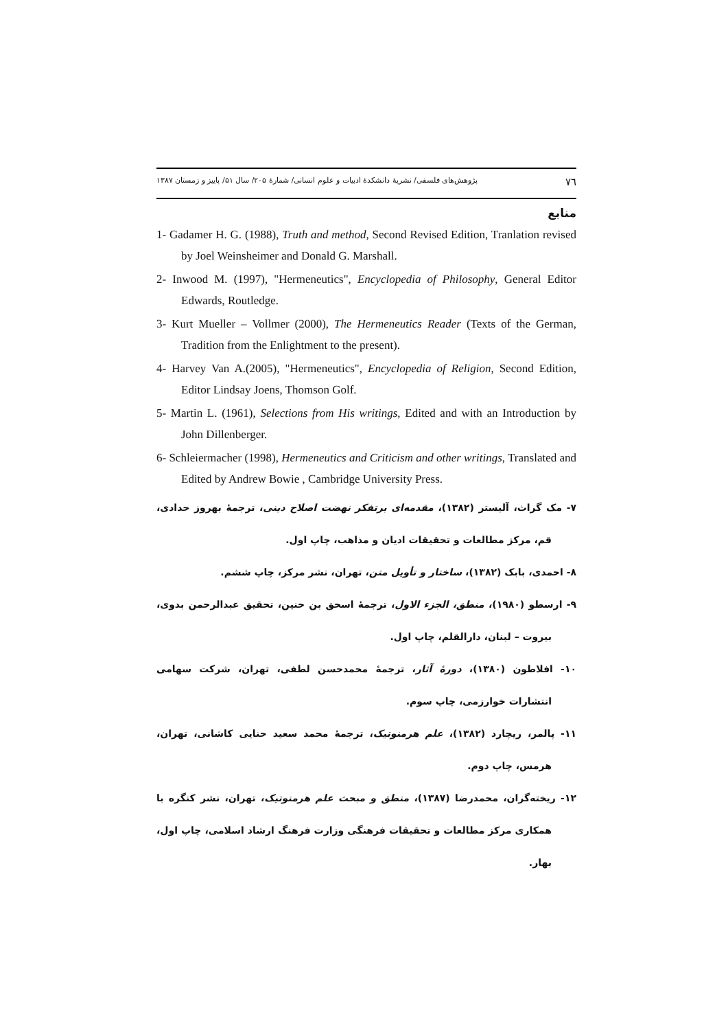٧٦ پژوهش‌های فلسفی/ نشریهٔ دانشکدهٔ ادبیات و علوم انسانی/ شمارهٔ ۲۰۵/ سال ۵۱/ پاییز و زمستان ۱۳۸۷
منابع
1- Gadamer H. G. (1988), Truth and method, Second Revised Edition, Tranlation revised by Joel Weinsheimer and Donald G. Marshall.
2- Inwood M. (1997), "Hermeneutics", Encyclopedia of Philosophy, General Editor Edwards, Routledge.
3- Kurt Mueller – Vollmer (2000), The Hermeneutics Reader (Texts of the German, Tradition from the Enlightment to the present).
4- Harvey Van A.(2005), "Hermeneutics", Encyclopedia of Religion, Second Edition, Editor Lindsay Joens, Thomson Golf.
5- Martin L. (1961), Selections from His writings, Edited and with an Introduction by John Dillenberger.
6- Schleiermacher (1998), Hermeneutics and Criticism and other writings, Translated and Edited by Andrew Bowie , Cambridge University Press.
۷- مک گراث، آلیستر (۱۳۸۲)، مقدمه‌ای برتفکر نهضت اصلاح دینی، ترجمهٔ بهروز حدادی، قم، مرکز مطالعات و تحقیقات ادیان و مذاهب، چاپ اول.
۸- احمدی، بابک (۱۳۸۲)، ساختار و تأویل متن، تهران، نشر مرکز، چاپ ششم.
۹- ارسطو (۱۹۸۰)، منطق، الجزء الاول، ترجمهٔ اسحق بن حنین، تحقیق عبدالرحمن بدوی، بیروت – لبنان، دارالقلم، چاپ اول.
۱۰- افلاطون (۱۳۸۰)، دورهٔ آثار، ترجمهٔ محمدحسن لطفی، تهران، شرکت سهامی انتشارات خوارزمی، چاپ سوم.
۱۱- پالمر، ریچارد (۱۳۸۲)، علم هرمنوتیک، ترجمهٔ محمد سعید حنایی کاشانی، تهران، هرمس، چاپ دوم.
۱۲- ریخته‌گران، محمدرضا (۱۳۸۷)، منطق و مبحث علم هرمنوتیک، تهران، نشر کنگره با همکاری مرکز مطالعات و تحقیقات فرهنگی وزارت فرهنگ ارشاد اسلامی، چاپ اول، بهار.